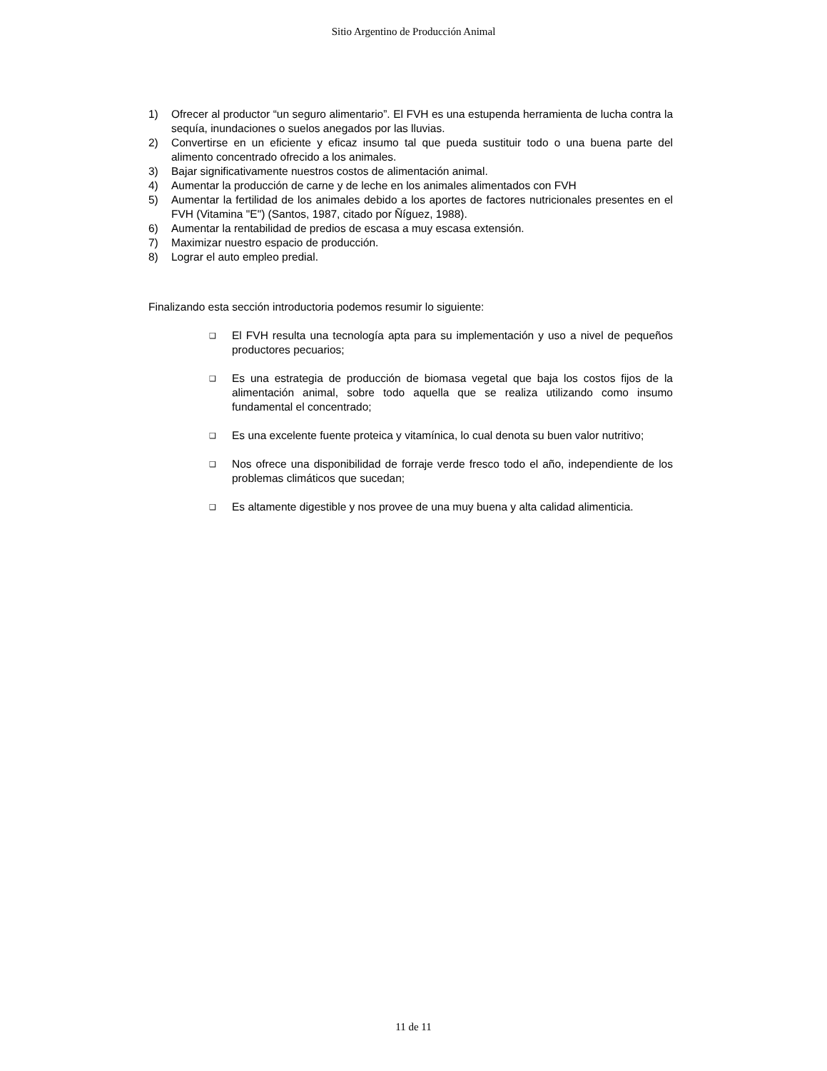Sitio Argentino de Producción Animal
1) Ofrecer al productor “un seguro alimentario”. El FVH es una estupenda herramienta de lucha contra la sequía, inundaciones o suelos anegados por las lluvias.
2) Convertirse en un eficiente y eficaz insumo tal que pueda sustituir todo o una buena parte del alimento concentrado ofrecido a los animales.
3) Bajar significativamente nuestros costos de alimentación animal.
4) Aumentar la producción de carne y de leche en los animales alimentados con FVH
5) Aumentar la fertilidad de los animales debido a los aportes de factores nutricionales presentes en el FVH (Vitamina "E") (Santos, 1987, citado por Ñíguez, 1988).
6) Aumentar la rentabilidad de predios de escasa a muy escasa extensión.
7) Maximizar nuestro espacio de producción.
8) Lograr el auto empleo predial.
Finalizando esta sección introductoria podemos resumir lo siguiente:
❑ El FVH resulta una tecnología apta para su implementación y uso a nivel de pequeños productores pecuarios;
❑ Es una estrategia de producción de biomasa vegetal que baja los costos fijos de la alimentación animal, sobre todo aquella que se realiza utilizando como insumo fundamental el concentrado;
❑ Es una excelente fuente proteica y vitamínica, lo cual denota su buen valor nutritivo;
❑ Nos ofrece una disponibilidad de forraje verde fresco todo el año, independiente de los problemas climáticos que sucedan;
❑ Es altamente digestible y nos provee de una muy buena y alta calidad alimenticia.
11 de 11